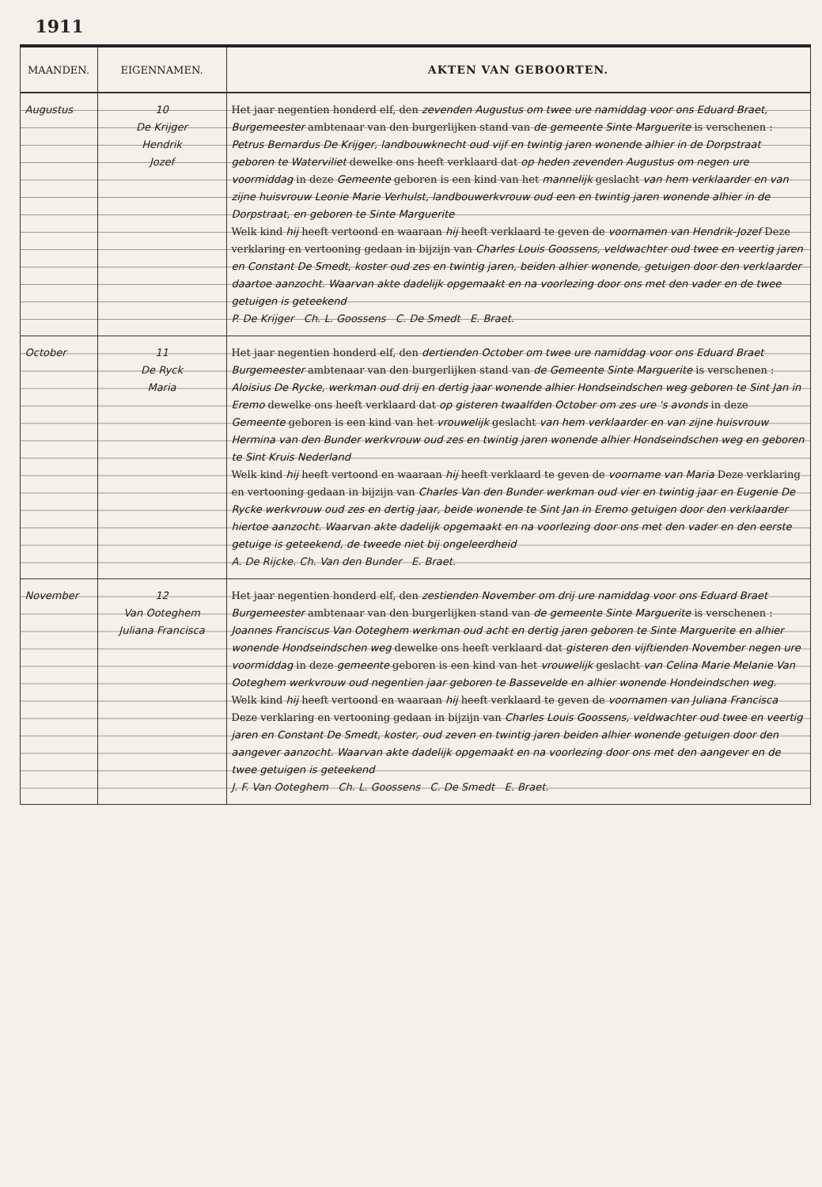1911
| MAANDEN. | EIGENNAMEN. | AKTEN VAN GEBOORTEN. |
| --- | --- | --- |
| Augustus | 10 De Krijger Hendrik Jozef | Het jaar negentien honderd elf, den zevenden Augustus om twee ure namiddag voor ons Eduard Braet, Burgemeester ambtenaar van den burgerlijken stand van de gemeente Sinte Marguerite is verschenen : Petrus Bernardus De Krijger, landbouwknecht oud vijf en twintig jaren wonende alhier in de Dorpstraat geboren te Waterviliet dewelke ons heeft verklaard dat op heden zevenden Augustus om negen ure voormiddag in deze Gemeente geboren is een kind van het mannelijk geslacht van hem verklaarder en van zijne huisvrouw Leonie Marie Verhulst, landbouwerkvrouw oud een en twintig jaren wonende alhier in de Dorpstraat, en geboren te Sinte Marguerite Welk kind hij heeft vertoond en waaraan hij heeft verklaard te geven de voornamen van Hendrik-Jozef Deze verklaring en vertooning gedaan in bijzijn van Charles Louis Goossens, veldwachter oud twee en veertig jaren en Constant De Smedt, koster oud zes en twintig jaren, beiden alhier wonende, getuigen door den verklaarder daartoe aanzocht. Waarvan akte dadelijk opgemaakt en na voorlezing door ons met den vader en de twee getuigen is geteekend P. De Krijger Ch. L. Goossens C. De Smedt E. Braet. |
| October | 11 De Ryck Maria | Het jaar negentien honderd elf, den dertienden October om twee ure namiddag voor ons Eduard Braet Burgemeester ambtenaar van den burgerlijken stand van de Gemeente Sinte Marguerite is verschenen : Aloisius De Rycke, werkman oud drij en dertig jaar wonende alhier Hondseindschen weg geboren te Sint Jan in Eremo dewelke ons heeft verklaard dat op gisteren twaalfden October om zes ure 's avonds in deze Gemeente geboren is een kind van het vrouwelijk geslacht van hem verklaarder en van zijne huisvrouw Hermina van den Bunder werkvrouw oud zes en twintig jaren wonende alhier Hondseindschen weg en geboren te Sint Kruis Nederland Welk kind hij heeft vertoond en waaraan hij heeft verklaard te geven de voorname van Maria Deze verklaring en vertooning gedaan in bijzijn van Charles Van den Bunder werkman oud vier en twintig jaar en Eugenie De Rycke werkvrouw oud zes en dertig jaar, beide wonende te Sint Jan in Eremo getuigen door den verklaarder hiertoe aanzocht. Waarvan akte dadelijk opgemaakt en na voorlezing door ons met den vader en den eerste getuige is geteekend, de tweede niet bij ongeleerdheid A. De Rijcke. Ch. Van den Bunder E. Braet. |
| November | 12 Van Ooteghem Juliana Francisca | Het jaar negentien honderd elf, den zestienden November om drij ure namiddag voor ons Eduard Braet Burgemeester ambtenaar van den burgerlijken stand van de gemeente Sinte Marguerite is verschenen : Joannes Franciscus Van Ooteghem werkman oud acht en dertig jaren geboren te Sinte Marguerite en alhier wonende Hondseindschen weg dewelke ons heeft verklaard dat gisteren den vijftienden November negen ure voormiddag in deze gemeente geboren is een kind van het vrouwelijk geslacht van Celina Marie Melanie Van Ooteghem werkvrouw oud negentien jaar geboren te Bassevelde en alhier wonende Hondeindschen weg. Welk kind hij heeft vertoond en waaraan hij heeft verklaard te geven de voornamen van Juliana Francisca Deze verklaring en vertooning gedaan in bijzijn van Charles Louis Goossens, veldwachter oud twee en veertig jaren en Constant De Smedt, koster, oud zeven en twintig jaren beiden alhier wonende getuigen door den aangever aanzocht. Waarvan akte dadelijk opgemaakt en na voorlezing door ons met den aangever en de twee getuigen is geteekend J. F. Van Ooteghem Ch. L. Goossens C. De Smedt E. Braet. |